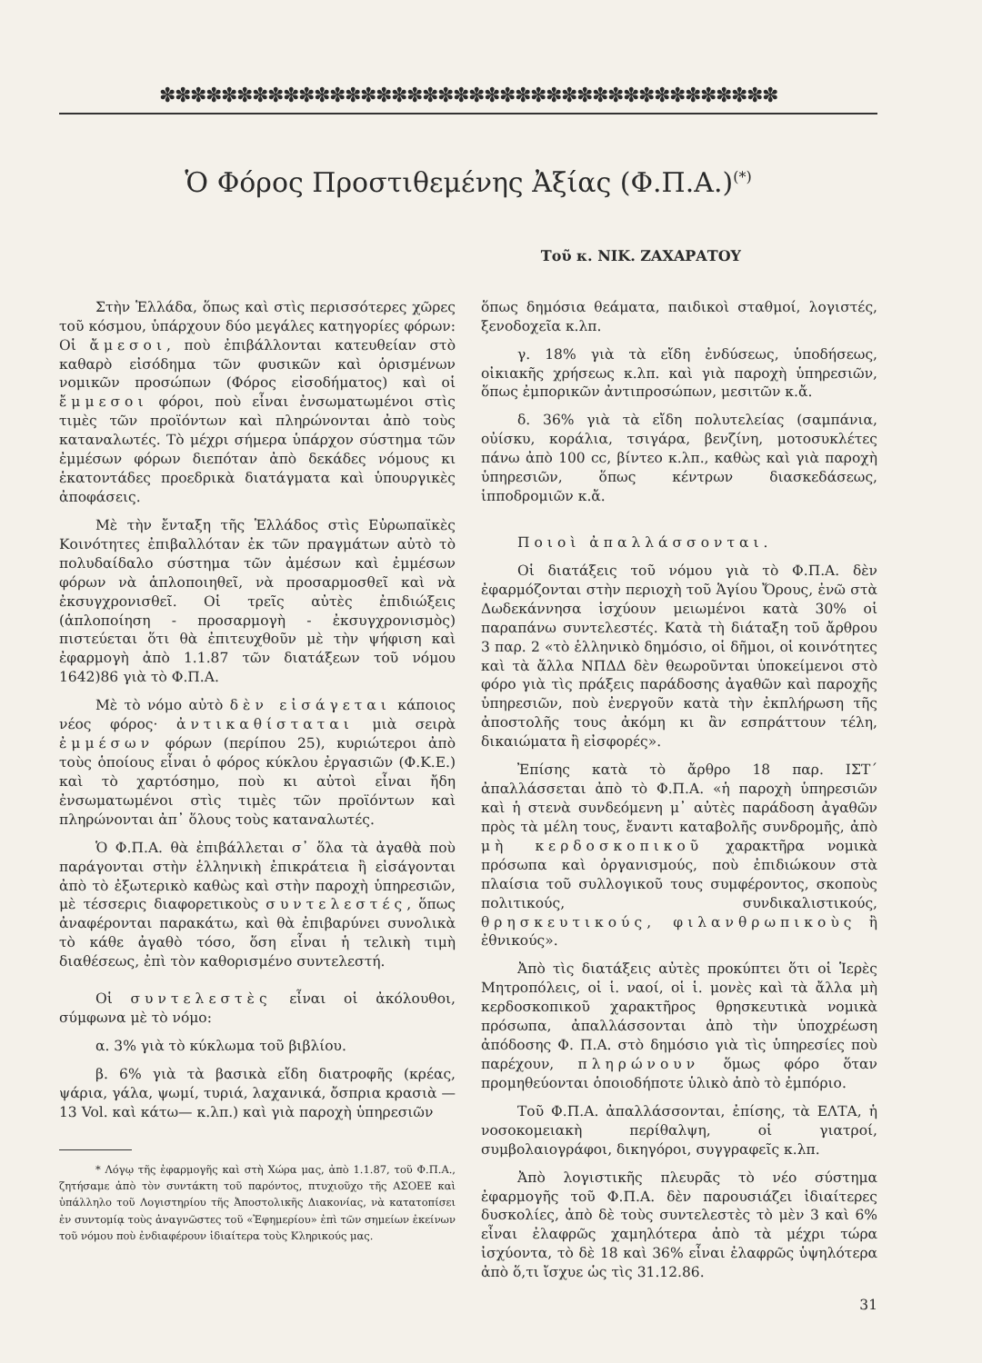✽✽✽✽✽✽✽✽✽✽✽✽✽✽✽✽✽✽✽✽✽✽✽✽✽✽✽✽✽✽✽✽✽✽✽✽✽✽✽✽
Ὁ Φόρος Προστιθεμένης Ἀξίας (Φ.Π.Α.)<sup>(*)</sup>
Τοῦ κ. ΝΙΚ. ΖΑΧΑΡΑΤΟΥ
Στὴν Ἑλλάδα, ὅπως καὶ στὶς περισσότερες χῶρες τοῦ κόσμου, ὑπάρχουν δύο μεγάλες κατηγορίες φόρων: Οἱ ἄμεσοι, ποὺ ἐπιβάλλονται κατευθείαν στὸ καθαρὸ εἰσόδημα τῶν φυσικῶν καὶ ὁρισμένων νομικῶν προσώπων (Φόρος εἰσοδήματος) καὶ οἱ ἔμμεσοι φόροι, ποὺ εἶναι ἐνσωματωμένοι στὶς τιμὲς τῶν προϊόντων καὶ πληρώνονται ἀπὸ τοὺς καταναλωτές. Τὸ μέχρι σήμερα ὑπάρχον σύστημα τῶν ἐμμέσων φόρων διεπόταν ἀπὸ δεκάδες νόμους κι ἑκατοντάδες προεδρικὰ διατάγματα καὶ ὑπουργικὲς ἀποφάσεις.
Μὲ τὴν ἔνταξη τῆς Ἑλλάδος στὶς Εὐρωπαϊκὲς Κοινότητες ἐπιβαλλόταν ἐκ τῶν πραγμάτων αὐτὸ τὸ πολυδαίδαλο σύστημα τῶν ἀμέσων καὶ ἐμμέσων φόρων νὰ ἁπλοποιηθεῖ, νὰ προσαρμοσθεῖ καὶ νὰ ἐκσυγχρονισθεῖ. Οἱ τρεῖς αὐτὲς ἐπιδιώξεις (ἁπλοποίηση - προσαρμογὴ - ἐκσυγχρονισμὸς) πιστεύεται ὅτι θὰ ἐπιτευχθοῦν μὲ τὴν ψήφιση καὶ ἐφαρμογὴ ἀπὸ 1.1.87 τῶν διατάξεων τοῦ νόμου 1642)86 γιὰ τὸ Φ.Π.Α.
Μὲ τὸ νόμο αὐτὸ δὲν εἰσάγεται κάποιος νέος φόρος· ἀντικαθίσταται μιὰ σειρὰ ἐμμέσων φόρων (περίπου 25), κυριώτεροι ἀπὸ τοὺς ὁποίους εἶναι ὁ φόρος κύκλου ἐργασιῶν (Φ.Κ.Ε.) καὶ τὸ χαρτόσημο, ποὺ κι αὐτοὶ εἶναι ἤδη ἐνσωματωμένοι στὶς τιμὲς τῶν προϊόντων καὶ πληρώνονται ἀπ᾿ ὅλους τοὺς καταναλωτές.
Ὁ Φ.Π.Α. θὰ ἐπιβάλλεται σ᾿ ὅλα τὰ ἀγαθὰ ποὺ παράγονται στὴν ἑλληνικὴ ἐπικράτεια ἢ εἰσάγονται ἀπὸ τὸ ἐξωτερικὸ καθὼς καὶ στὴν παροχὴ ὑπηρεσιῶν, μὲ τέσσερις διαφορετικοὺς συντελεστές, ὅπως ἀναφέρονται παρακάτω, καὶ θὰ ἐπιβαρύνει συνολικὰ τὸ κάθε ἀγαθὸ τόσο, ὅση εἶναι ἡ τελικὴ τιμὴ διαθέσεως, ἐπὶ τὸν καθορισμένο συντελεστή.
Οἱ συντελεστὲς εἶναι οἱ ἀκόλουθοι, σύμφωνα μὲ τὸ νόμο:
α. 3% γιὰ τὸ κύκλωμα τοῦ βιβλίου.
β. 6% γιὰ τὰ βασικὰ εἴδη διατροφῆς (κρέας, ψάρια, γάλα, ψωμί, τυριά, λαχανικά, ὄσπρια κρασιὰ —13 Vol. καὶ κάτω— κ.λπ.) καὶ γιὰ παροχὴ ὑπηρεσιῶν
* Λόγῳ τῆς ἐφαρμογῆς καὶ στὴ Χώρα μας, ἀπὸ 1.1.87, τοῦ Φ.Π.Α., ζητήσαμε ἀπὸ τὸν συντάκτη τοῦ παρόντος, πτυχιοῦχο τῆς ΑΣΟΕΕ καὶ ὑπάλληλο τοῦ Λογιστηρίου τῆς Ἀποστολικῆς Διακονίας, νὰ κατατοπίσει ἐν συντομίᾳ τοὺς ἀναγνῶστες τοῦ «Ἐφημερίου» ἐπὶ τῶν σημείων ἐκείνων τοῦ νόμου ποὺ ἐνδιαφέρουν ἰδιαίτερα τοὺς Κληρικούς μας.
ὅπως δημόσια θεάματα, παιδικοὶ σταθμοί, λογιστές, ξενοδοχεῖα κ.λπ.
γ. 18% γιὰ τὰ εἴδη ἐνδύσεως, ὑποδήσεως, οἰκιακῆς χρήσεως κ.λπ. καὶ γιὰ παροχὴ ὑπηρεσιῶν, ὅπως ἐμπορικῶν ἀντιπροσώπων, μεσιτῶν κ.ἄ.
δ. 36% γιὰ τὰ εἴδη πολυτελείας (σαμπάνια, οὐίσκυ, κοράλια, τσιγάρα, βενζίνη, μοτοσυκλέτες πάνω ἀπὸ 100 cc, βίντεο κ.λπ., καθὼς καὶ γιὰ παροχὴ ὑπηρεσιῶν, ὅπως κέντρων διασκεδάσεως, ἱπποδρομιῶν κ.ἄ.
Ποιοὶ ἀπαλλάσσονται.
Οἱ διατάξεις τοῦ νόμου γιὰ τὸ Φ.Π.Α. δὲν ἐφαρμόζονται στὴν περιοχὴ τοῦ Ἁγίου Ὄρους, ἐνῶ στὰ Δωδεκάννησα ἰσχύουν μειωμένοι κατὰ 30% οἱ παραπάνω συντελεστές. Κατὰ τὴ διάταξη τοῦ ἄρθρου 3 παρ. 2 «τὸ ἑλληνικὸ δημόσιο, οἱ δῆμοι, οἱ κοινότητες καὶ τὰ ἄλλα ΝΠΔΔ δὲν θεωροῦνται ὑποκείμενοι στὸ φόρο γιὰ τὶς πράξεις παράδοσης ἀγαθῶν καὶ παροχῆς ὑπηρεσιῶν, ποὺ ἐνεργοῦν κατὰ τὴν ἐκπλήρωση τῆς ἀποστολῆς τους ἀκόμη κι ἂν εσπράττουν τέλη, δικαιώματα ἢ εἰσφορές».
Ἐπίσης κατὰ τὸ ἄρθρο 18 παρ. ΙΣΤ΄ ἀπαλλάσσεται ἀπὸ τὸ Φ.Π.Α. «ἡ παροχὴ ὑπηρεσιῶν καὶ ἡ στενὰ συνδεόμενη μ᾿ αὐτὲς παράδοση ἀγαθῶν πρὸς τὰ μέλη τους, ἔναντι καταβολῆς συνδρομῆς, ἀπὸ μὴ κερδοσκοπικοῦ χαρακτῆρα νομικὰ πρόσωπα καὶ ὀργανισμούς, ποὺ ἐπιδιώκουν στὰ πλαίσια τοῦ συλλογικοῦ τους συμφέροντος, σκοποὺς πολιτικούς, συνδικαλιστικούς, θρησκευτικούς, φιλανθρωπικοὺς ἢ ἐθνικούς».
Ἀπὸ τὶς διατάξεις αὐτὲς προκύπτει ὅτι οἱ Ἱερὲς Μητροπόλεις, οἱ ἱ. ναοί, οἱ ἱ. μονὲς καὶ τὰ ἄλλα μὴ κερδοσκοπικοῦ χαρακτῆρος θρησκευτικὰ νομικὰ πρόσωπα, ἀπαλλάσσονται ἀπὸ τὴν ὑποχρέωση ἀπόδοσης Φ. Π.Α. στὸ δημόσιο γιὰ τὶς ὑπηρεσίες ποὺ παρέχουν, πληρώνουν ὅμως φόρο ὅταν προμηθεύονται ὁποιοδήποτε ὑλικὸ ἀπὸ τὸ ἐμπόριο.
Τοῦ Φ.Π.Α. ἀπαλλάσσονται, ἐπίσης, τὰ ΕΛΤΑ, ἡ νοσοκομειακὴ περίθαλψη, οἱ γιατροί, συμβολαιογράφοι, δικηγόροι, συγγραφεῖς κ.λπ.
Ἀπὸ λογιστικῆς πλευρᾶς τὸ νέο σύστημα ἐφαρμογῆς τοῦ Φ.Π.Α. δὲν παρουσιάζει ἰδιαίτερες δυσκολίες, ἀπὸ δὲ τοὺς συντελεστὲς τὸ μὲν 3 καὶ 6% εἶναι ἐλαφρῶς χαμηλότερα ἀπὸ τὰ μέχρι τώρα ἰσχύοντα, τὸ δὲ 18 καὶ 36% εἶναι ἐλαφρῶς ὑψηλότερα ἀπὸ ὅ,τι ἴσχυε ὡς τὶς 31.12.86.
31